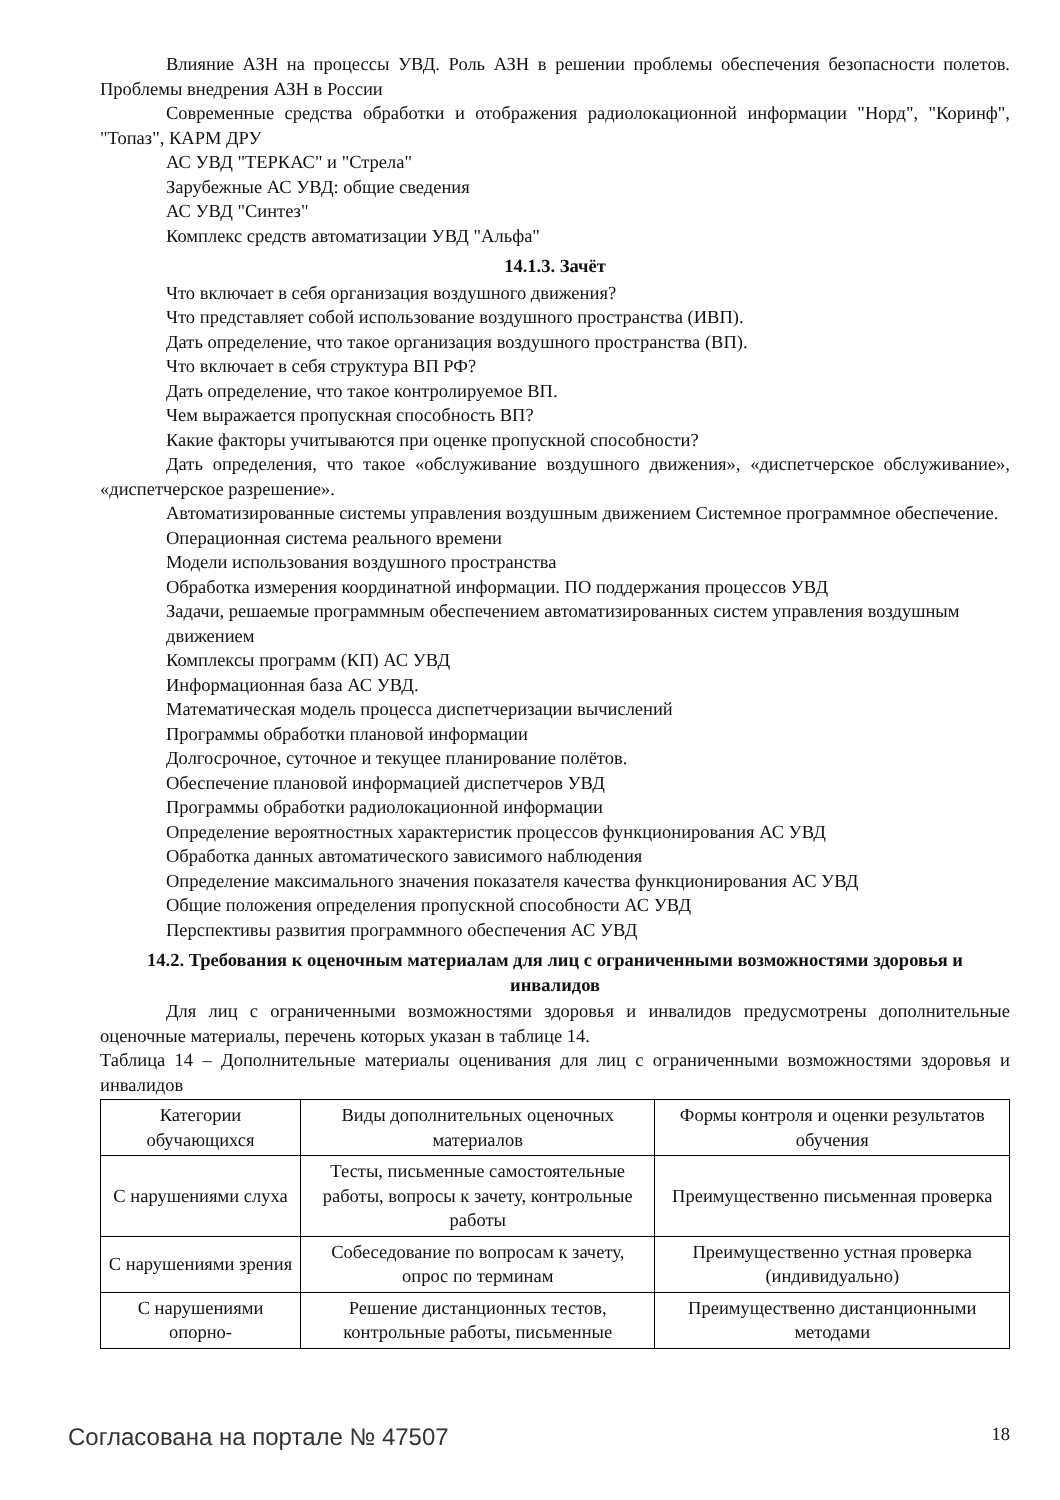Влияние АЗН на процессы УВД. Роль АЗН в решении проблемы обеспечения безопасности полетов. Проблемы внедрения АЗН в России
Современные средства обработки и отображения радиолокационной информации "Норд", "Коринф", "Топаз", КАРМ ДРУ
АС УВД "ТЕРКАС" и "Стрела"
Зарубежные АС УВД: общие сведения
АС УВД "Синтез"
Комплекс средств автоматизации УВД "Альфа"
14.1.3. Зачёт
Что включает в себя организация воздушного движения?
Что представляет собой использование воздушного пространства (ИВП).
Дать определение, что такое организация воздушного пространства (ВП).
Что включает в себя структура ВП РФ?
Дать определение, что такое контролируемое ВП.
Чем выражается пропускная способность ВП?
Какие факторы учитываются при оценке пропускной способности?
Дать определения, что такое «обслуживание воздушного движения», «диспетчерское обслуживание», «диспетчерское разрешение».
Автоматизированные системы управления воздушным движением Системное программное обеспечение.
Операционная система реального времени
Модели использования воздушного пространства
Обработка измерения координатной информации. ПО поддержания процессов УВД
Задачи, решаемые программным обеспечением автоматизированных систем управления воздушным движением
Комплексы программ (КП) АС УВД
Информационная база АС УВД.
Математическая модель процесса диспетчеризации вычислений
Программы обработки плановой информации
Долгосрочное, суточное и текущее планирование полётов.
Обеспечение плановой информацией диспетчеров УВД
Программы обработки радиолокационной информации
Определение вероятностных характеристик процессов функционирования АС УВД
Обработка данных автоматического зависимого наблюдения
Определение максимального значения показателя качества функционирования АС УВД
Общие положения определения пропускной способности АС УВД
Перспективы развития программного обеспечения АС УВД
14.2. Требования к оценочным материалам для лиц с ограниченными возможностями здоровья и инвалидов
Для лиц с ограниченными возможностями здоровья и инвалидов предусмотрены дополнительные оценочные материалы, перечень которых указан в таблице 14.
Таблица 14 – Дополнительные материалы оценивания для лиц с ограниченными возможностями здоровья и инвалидов
| Категории обучающихся | Виды дополнительных оценочных материалов | Формы контроля и оценки результатов обучения |
| С нарушениями слуха | Тесты, письменные самостоятельные работы, вопросы к зачету, контрольные работы | Преимущественно письменная проверка |
| С нарушениями зрения | Собеседование по вопросам к зачету, опрос по терминам | Преимущественно устная проверка (индивидуально) |
| С нарушениями опорно- | Решение дистанционных тестов, контрольные работы, письменные | Преимущественно дистанционными методами |
Согласована на портале № 47507 18